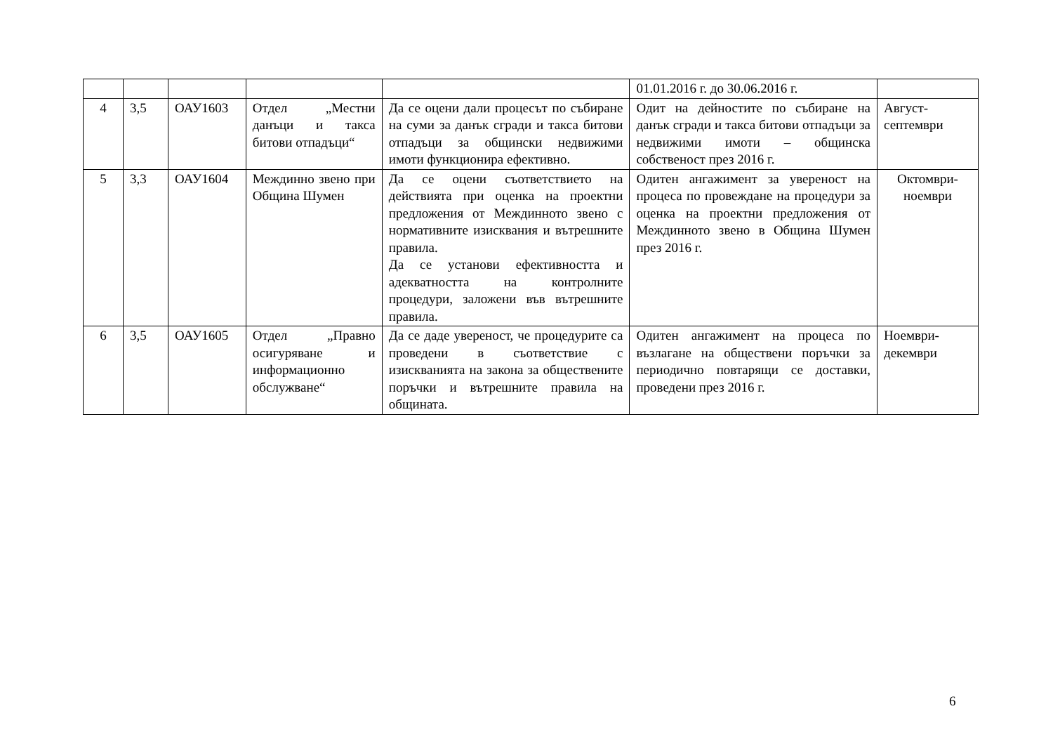| | | | | | 01.01.2016 г. до 30.06.2016 г. | |
| 4 | 3,5 | ОАУ1603 | Отдел „Местни данъци и такса битови отпадъци“ | Да се оцени дали процесът по събиране на суми за данък сгради и такса битови отпадъци за общински недвижими имоти функционира ефективно. | Одит на дейностите по събиране на данък сгради и такса битови отпадъци за недвижими имоти – общинска собственост през 2016 г. | Август-септември |
| 5 | 3,3 | ОАУ1604 | Междинно звено при Община Шумен | Да се оцени съответствието на действията при оценка на проектни предложения от Междинното звено с нормативните изисквания и вътрешните правила. Да се установи ефективността и адекватността на контролните процедури, заложени във вътрешните правила. | Одитен ангажимент за увереност на процеса по провеждане на процедури за оценка на проектни предложения от Междинното звено в Община Шумен през 2016 г. | Октомври-ноември |
| 6 | 3,5 | ОАУ1605 | Отдел „Правно осигуряване и информационно обслужване“ | Да се даде увереност, че процедурите са проведени в съответствие с изискванията на закона за обществените поръчки и вътрешните правила на общината. | Одитен ангажимент на процеса по възлагане на обществени поръчки за периодично повтарящи се доставки, проведени през 2016 г. | Ноември-декември |
6